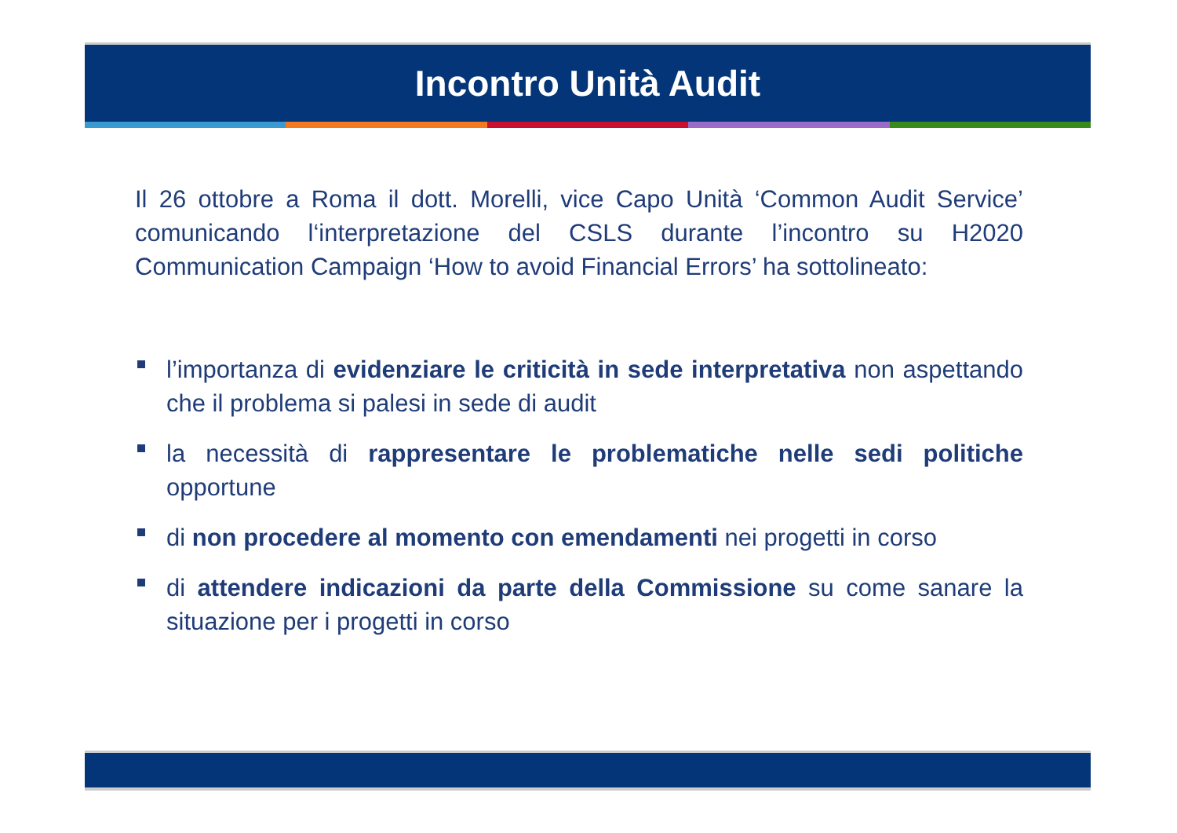Incontro Unità Audit
Il 26 ottobre a Roma il dott. Morelli, vice Capo Unità ‘Common Audit Service’ comunicando l‘interpretazione del CSLS durante l’incontro su H2020 Communication Campaign ‘How to avoid Financial Errors’ ha sottolineato:
l’importanza di evidenziare le criticità in sede interpretativa non aspettando che il problema si palesi in sede di audit
la necessità di rappresentare le problematiche nelle sedi politiche opportune
di non procedere al momento con emendamenti nei progetti in corso
di attendere indicazioni da parte della Commissione su come sanare la situazione per i progetti in corso